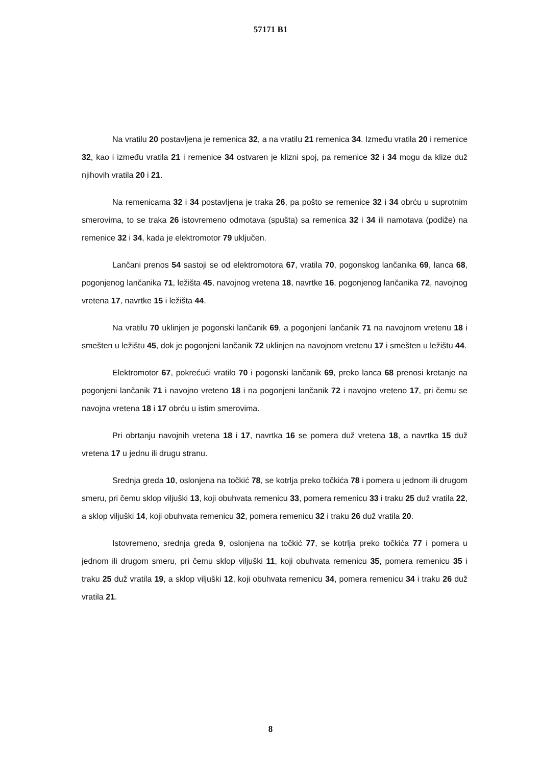57171 B1
Na vratilu 20 postavljena je remenica 32, a na vratilu 21 remenica 34. Između vratila 20 i remenice 32, kao i između vratila 21 i remenice 34 ostvaren je klizni spoj, pa remenice 32 i 34 mogu da klize duž njihovih vratila 20 i 21.
Na remenicama 32 i 34 postavljena je traka 26, pa pošto se remenice 32 i 34 obrću u suprotnim smerovima, to se traka 26 istovremeno odmotava (spušta) sa remenica 32 i 34 ili namotava (podiže) na remenice 32 i 34, kada je elektromotor 79 uključen.
Lančani prenos 54 sastoji se od elektromotora 67, vratila 70, pogonskog lančanika 69, lanca 68, pogonjenog lančanika 71, ležišta 45, navojnog vretena 18, navrtke 16, pogonjenog lančanika 72, navojnog vretena 17, navrtke 15 i ležišta 44.
Na vratilu 70 uklinjen je pogonski lančanik 69, a pogonjeni lančanik 71 na navojnom vretenu 18 i smešten u ležištu 45, dok je pogonjeni lančanik 72 uklinjen na navojnom vretenu 17 i smešten u ležištu 44.
Elektromotor 67, pokrećući vratilo 70 i pogonski lančanik 69, preko lanca 68 prenosi kretanje na pogonjeni lančanik 71 i navojno vreteno 18 i na pogonjeni lančanik 72 i navojno vreteno 17, pri čemu se navojna vretena 18 i 17 obrću u istim smerovima.
Pri obrtanju navojnih vretena 18 i 17, navrtka 16 se pomera duž vretena 18, a navrtka 15 duž vretena 17 u jednu ili drugu stranu.
Srednja greda 10, oslonjena na točkić 78, se kotrlja preko točkića 78 i pomera u jednom ili drugom smeru, pri čemu sklop viljuški 13, koji obuhvata remenicu 33, pomera remenicu 33 i traku 25 duž vratila 22, a sklop viljuški 14, koji obuhvata remenicu 32, pomera remenicu 32 i traku 26 duž vratila 20.
Istovremeno, srednja greda 9, oslonjena na točkić 77, se kotrlja preko točkića 77 i pomera u jednom ili drugom smeru, pri čemu sklop viljuški 11, koji obuhvata remenicu 35, pomera remenicu 35 i traku 25 duž vratila 19, a sklop viljuški 12, koji obuhvata remenicu 34, pomera remenicu 34 i traku 26 duž vratila 21.
8